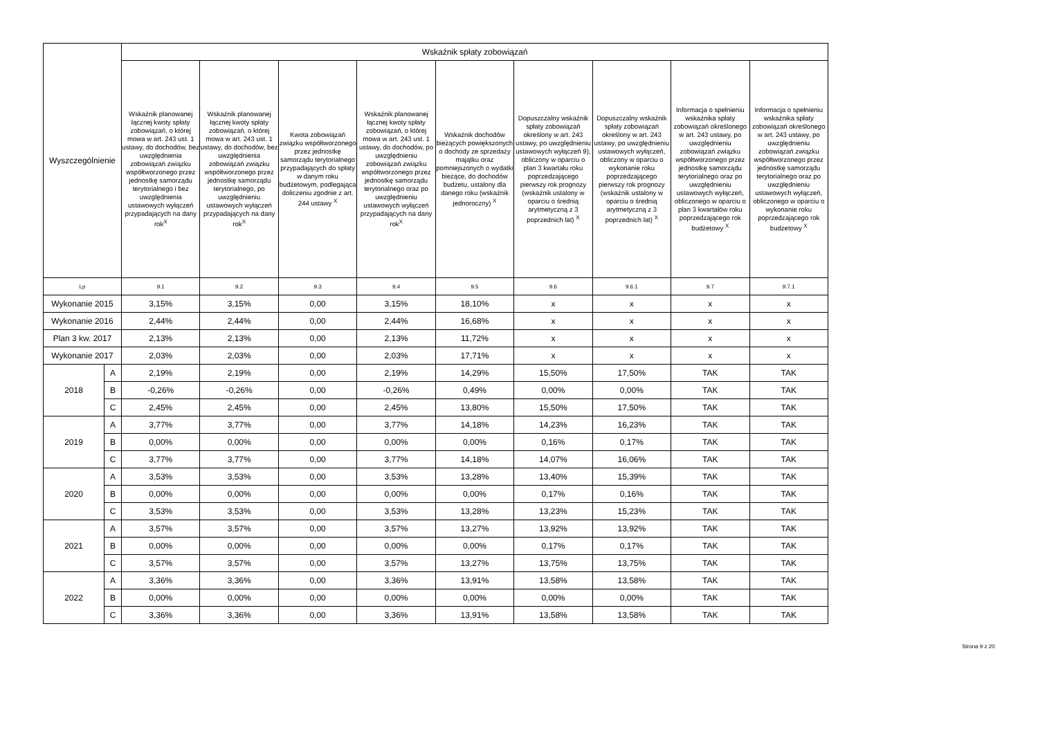| Wyszczególnienie | | Wskaźnik spłaty zobowiązań | | | | | | | | |
| --- | --- | --- | --- | --- | --- | --- | --- | --- | --- | --- |
| | | Wskaźnik planowanej łącznej kwoty spłaty zobowiązań, o której mowa w art. 243 ust. 1 ustawy, do dochodów, bez uwzględnienia zobowiązań związku współtworzonego przez jednostkę samorządu terytorialnego i bez uwzględnienia ustawowych wyłączeń przypadających na dany rok<sup>X</sup> | Wskaźnik planowanej łącznej kwoty spłaty zobowiązań, o której mowa w art. 243 ust. 1 ustawy, do dochodów, bez uwzględnienia zobowiązań związku współtworzonego przez jednostkę samorządu terytorialnego, po uwzględnieniu ustawowych wyłączeń przypadających na dany rok<sup>X</sup> | Kwota zobowiązań związku współtworzonego przez jednostkę samorządu terytorialnego przypadających do spłaty w danym roku budżetowym, podlegająca doliczeniu zgodnie z art. 244 ustawy <sup>X</sup> | Wskaźnik planowanej łącznej kwoty spłaty zobowiązań, o której mowa w art. 243 ust. 1 ustawy, do dochodów, po uwzględnieniu zobowiązań związku współtworzonego przez jednostkę samorządu terytorialnego oraz po uwzględnieniu ustawowych wyłączeń przypadających na dany rok<sup>X</sup> | Wskaźnik dochodów bieżących powiększonych o dochody ze sprzedaży majątku oraz pomniejszonych o wydatki bieżące, do dochodów budżetu, ustalony dla danego roku (wskaźnik jednoroczny) <sup>X</sup> | Dopuszczalny wskaźnik spłaty zobowiązań określony w art. 243 ustawy, po uwzględnieniu ustawowych wyłączeń 9), obliczony w oparciu o plan 3 kwartału roku poprzedzającego pierwszy rok prognozy (wskaźnik ustalony w oparciu o średnią arytmetyczną z 3 poprzednich lat) <sup>X</sup> | Dopuszczalny wskaźnik spłaty zobowiązań określony w art. 243 ustawy, po uwzględnieniu ustawowych wyłączeń, obliczony w oparciu o wykonanie roku poprzedzającego pierwszy rok prognozy (wskaźnik ustalony w oparciu o średnią arytmetyczną z 3 poprzednich lat) <sup>X</sup> | Informacja o spełnieniu wskaźnika spłaty zobowiązań określonego w art. 243 ustawy, po uwzględnieniu zobowiązań związku współtworzonego przez jednostkę samorządu terytorialnego oraz po uwzględnieniu ustawowych wyłączeń, obliczonego w oparciu o plan 3 kwartałów roku poprzedzającego rok budżetowy <sup>X</sup> | Informacja o spełnieniu wskaźnika spłaty zobowiązań określonego w art. 243 ustawy, po uwzględnieniu zobowiązań związku współtworzonego przez jednostkę samorządu terytorialnego oraz po uwzględnieniu ustawowych wyłączeń, obliczonego w oparciu o wykonanie roku poprzedzającego rok budżetowy <sup>X</sup> |
| Lp | | 9.1 | 9.2 | 9.3 | 9.4 | 9.5 | 9.6 | 9.6.1 | 9.7 | 9.7.1 |
| Wykonanie 2015 | | 3,15% | 3,15% | 0,00 | 3,15% | 18,10% | x | x | x | x |
| Wykonanie 2016 | | 2,44% | 2,44% | 0,00 | 2,44% | 16,68% | x | x | x | x |
| Plan 3 kw. 2017 | | 2,13% | 2,13% | 0,00 | 2,13% | 11,72% | x | x | x | x |
| Wykonanie 2017 | | 2,03% | 2,03% | 0,00 | 2,03% | 17,71% | x | x | x | x |
| 2018 | A | 2,19% | 2,19% | 0,00 | 2,19% | 14,29% | 15,50% | 17,50% | TAK | TAK |
| | B | -0,26% | -0,26% | 0,00 | -0,26% | 0,49% | 0,00% | 0,00% | TAK | TAK |
| | C | 2,45% | 2,45% | 0,00 | 2,45% | 13,80% | 15,50% | 17,50% | TAK | TAK |
| 2019 | A | 3,77% | 3,77% | 0,00 | 3,77% | 14,18% | 14,23% | 16,23% | TAK | TAK |
| | B | 0,00% | 0,00% | 0,00 | 0,00% | 0,00% | 0,16% | 0,17% | TAK | TAK |
| | C | 3,77% | 3,77% | 0,00 | 3,77% | 14,18% | 14,07% | 16,06% | TAK | TAK |
| 2020 | A | 3,53% | 3,53% | 0,00 | 3,53% | 13,28% | 13,40% | 15,39% | TAK | TAK |
| | B | 0,00% | 0,00% | 0,00 | 0,00% | 0,00% | 0,17% | 0,16% | TAK | TAK |
| | C | 3,53% | 3,53% | 0,00 | 3,53% | 13,28% | 13,23% | 15,23% | TAK | TAK |
| 2021 | A | 3,57% | 3,57% | 0,00 | 3,57% | 13,27% | 13,92% | 13,92% | TAK | TAK |
| | B | 0,00% | 0,00% | 0,00 | 0,00% | 0,00% | 0,17% | 0,17% | TAK | TAK |
| | C | 3,57% | 3,57% | 0,00 | 3,57% | 13,27% | 13,75% | 13,75% | TAK | TAK |
| 2022 | A | 3,36% | 3,36% | 0,00 | 3,36% | 13,91% | 13,58% | 13,58% | TAK | TAK |
| | B | 0,00% | 0,00% | 0,00 | 0,00% | 0,00% | 0,00% | 0,00% | TAK | TAK |
| | C | 3,36% | 3,36% | 0,00 | 3,36% | 13,91% | 13,58% | 13,58% | TAK | TAK |
Strona 9 z 20